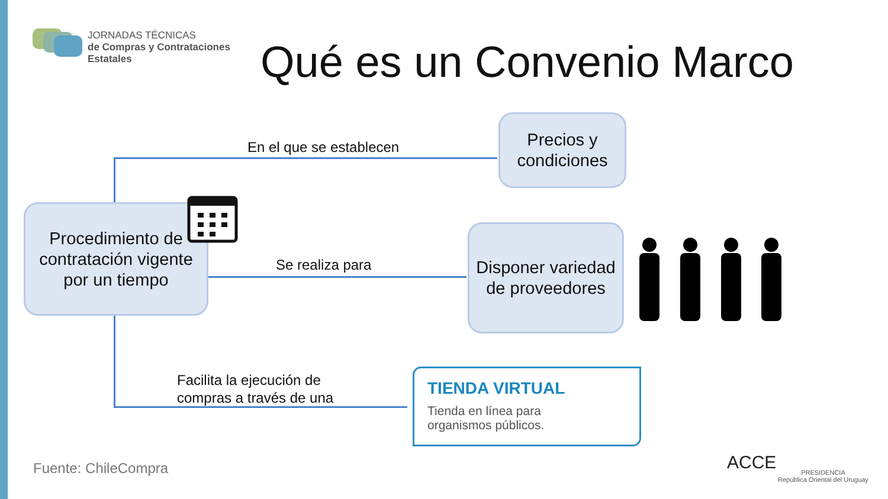JORNADAS TÉCNICAS
de Compras y Contrataciones
Estatales
Qué es un Convenio Marco
Procedimiento de contratación vigente por un tiempo
En el que se establecen
Precios y condiciones
Se realiza para
Disponer variedad de proveedores
Facilita la ejecución de
compras a través de una
TIENDA VIRTUAL
Tienda en línea para
organismos públicos.
Fuente: ChileCompra ACCE
PRESIDENCIA
República Oriental del Uruguay